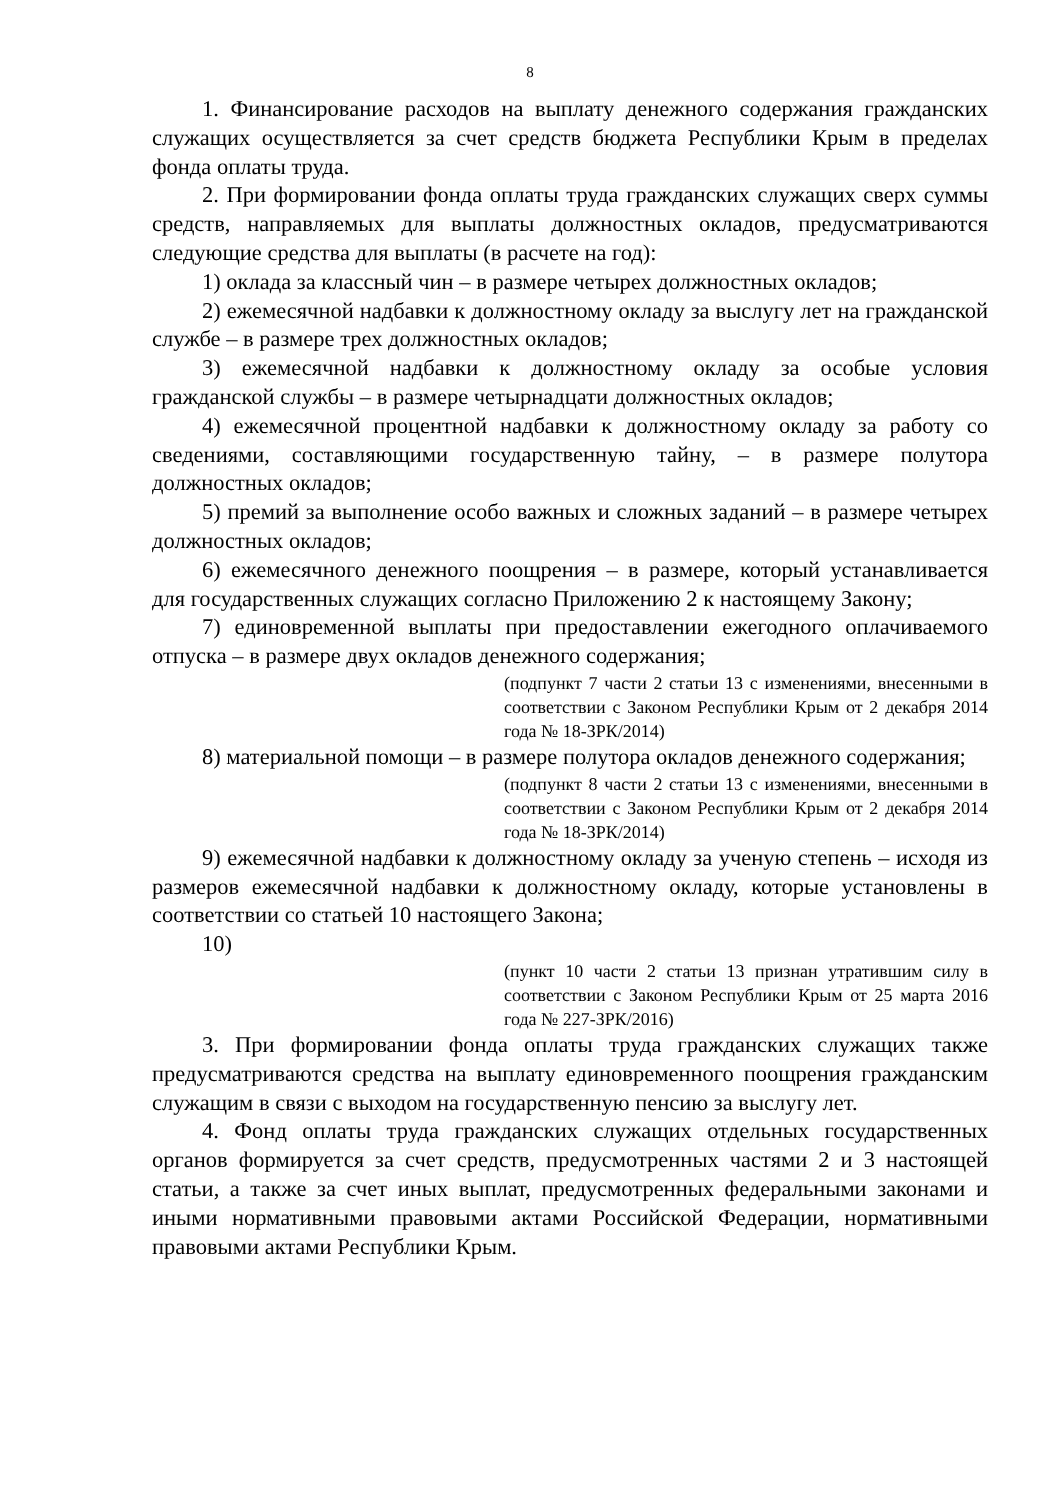8
1. Финансирование расходов на выплату денежного содержания гражданских служащих осуществляется за счет средств бюджета Республики Крым в пределах фонда оплаты труда.
2. При формировании фонда оплаты труда гражданских служащих сверх суммы средств, направляемых для выплаты должностных окладов, предусматриваются следующие средства для выплаты (в расчете на год):
1) оклада за классный чин – в размере четырех должностных окладов;
2) ежемесячной надбавки к должностному окладу за выслугу лет на гражданской службе – в размере трех должностных окладов;
3) ежемесячной надбавки к должностному окладу за особые условия гражданской службы – в размере четырнадцати должностных окладов;
4) ежемесячной процентной надбавки к должностному окладу за работу со сведениями, составляющими государственную тайну, – в размере полутора должностных окладов;
5) премий за выполнение особо важных и сложных заданий – в размере четырех должностных окладов;
6) ежемесячного денежного поощрения – в размере, который устанавливается для государственных служащих согласно Приложению 2 к настоящему Закону;
7) единовременной выплаты при предоставлении ежегодного оплачиваемого отпуска – в размере двух окладов денежного содержания;
(подпункт 7 части 2 статьи 13 с изменениями, внесенными в соответствии с Законом Республики Крым от 2 декабря 2014 года № 18-ЗРК/2014)
8) материальной помощи – в размере полутора окладов денежного содержания;
(подпункт 8 части 2 статьи 13 с изменениями, внесенными в соответствии с Законом Республики Крым от 2 декабря 2014 года № 18-ЗРК/2014)
9) ежемесячной надбавки к должностному окладу за ученую степень – исходя из размеров ежемесячной надбавки к должностному окладу, которые установлены в соответствии со статьей 10 настоящего Закона;
10)
(пункт 10 части 2 статьи 13 признан утратившим силу в соответствии с Законом Республики Крым от 25 марта 2016 года № 227-ЗРК/2016)
3. При формировании фонда оплаты труда гражданских служащих также предусматриваются средства на выплату единовременного поощрения гражданским служащим в связи с выходом на государственную пенсию за выслугу лет.
4. Фонд оплаты труда гражданских служащих отдельных государственных органов формируется за счет средств, предусмотренных частями 2 и 3 настоящей статьи, а также за счет иных выплат, предусмотренных федеральными законами и иными нормативными правовыми актами Российской Федерации, нормативными правовыми актами Республики Крым.